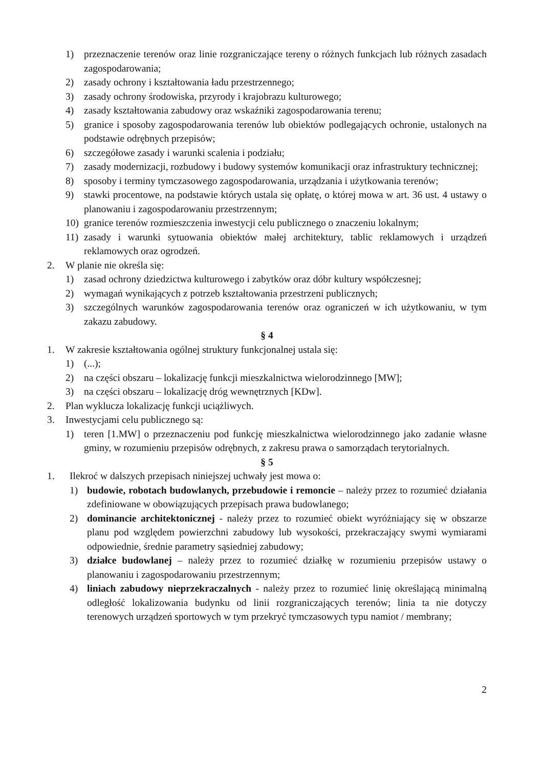1) przeznaczenie terenów oraz linie rozgraniczające tereny o różnych funkcjach lub różnych zasadach zagospodarowania;
2) zasady ochrony i kształtowania ładu przestrzennego;
3) zasady ochrony środowiska, przyrody i krajobrazu kulturowego;
4) zasady kształtowania zabudowy oraz wskaźniki zagospodarowania terenu;
5) granice i sposoby zagospodarowania terenów lub obiektów podlegających ochronie, ustalonych na podstawie odrębnych przepisów;
6) szczegółowe zasady i warunki scalenia i podziału;
7) zasady modernizacji, rozbudowy i budowy systemów komunikacji oraz infrastruktury technicznej;
8) sposoby i terminy tymczasowego zagospodarowania, urządzania i użytkowania terenów;
9) stawki procentowe, na podstawie których ustala się opłatę, o której mowa w art. 36 ust. 4 ustawy o planowaniu i zagospodarowaniu przestrzennym;
10) granice terenów rozmieszczenia inwestycji celu publicznego o znaczeniu lokalnym;
11) zasady i warunki sytuowania obiektów małej architektury, tablic reklamowych i urządzeń reklamowych oraz ogrodzeń.
2. W planie nie określa się:
1) zasad ochrony dziedzictwa kulturowego i zabytków oraz dóbr kultury współczesnej;
2) wymagań wynikających z potrzeb kształtowania przestrzeni publicznych;
3) szczególnych warunków zagospodarowania terenów oraz ograniczeń w ich użytkowaniu, w tym zakazu zabudowy.
§ 4
1. W zakresie kształtowania ogólnej struktury funkcjonalnej ustala się:
1) (...);
2) na części obszaru – lokalizację funkcji mieszkalnictwa wielorodzinnego [MW];
3) na części obszaru – lokalizację dróg wewnętrznych [KDw].
2. Plan wyklucza lokalizację funkcji uciążliwych.
3. Inwestycjami celu publicznego są:
1) teren [1.MW] o przeznaczeniu pod funkcję mieszkalnictwa wielorodzinnego jako zadanie własne gminy, w rozumieniu przepisów odrębnych, z zakresu prawa o samorządach terytorialnych.
§ 5
1. Ilekroć w dalszych przepisach niniejszej uchwały jest mowa o:
1) budowie, robotach budowlanych, przebudowie i remoncie – należy przez to rozumieć działania zdefiniowane w obowiązujących przepisach prawa budowlanego;
2) dominancie architektonicznej - należy przez to rozumieć obiekt wyróżniający się w obszarze planu pod względem powierzchni zabudowy lub wysokości, przekraczający swymi wymiarami odpowiednie, średnie parametry sąsiedniej zabudowy;
3) działce budowlanej – należy przez to rozumieć działkę w rozumieniu przepisów ustawy o planowaniu i zagospodarowaniu przestrzennym;
4) liniach zabudowy nieprzekraczalnych - należy przez to rozumieć linię określającą minimalną odległość lokalizowania budynku od linii rozgraniczających terenów; linia ta nie dotyczy terenowych urządzeń sportowych w tym przekryć tymczasowych typu namiot / membrany;
2